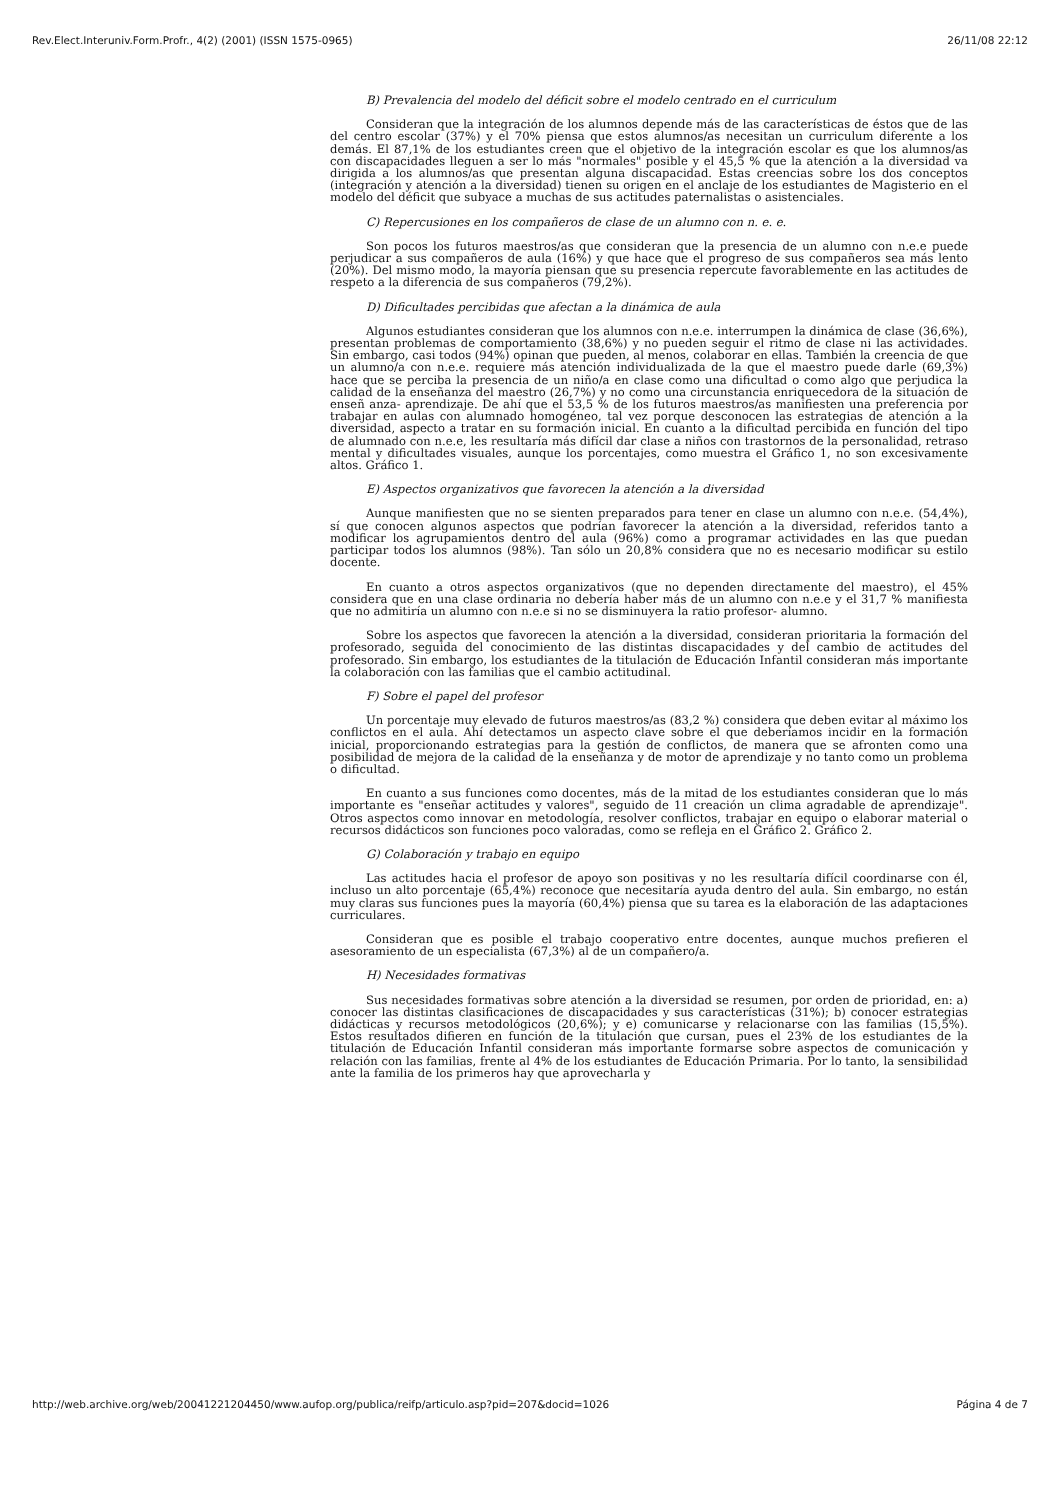Rev.Elect.Interuniv.Form.Profr., 4(2) (2001) (ISSN 1575-0965) 26/11/08 22:12
B) Prevalencia del modelo del déficit sobre el modelo centrado en el curriculum
Consideran que la integración de los alumnos depende más de las características de éstos que de las del centro escolar (37%) y el 70% piensa que estos alumnos/as necesitan un curriculum diferente a los demás. El 87,1% de los estudiantes creen que el objetivo de la integración escolar es que los alumnos/as con discapacidades lleguen a ser lo más "normales" posible y el 45,5 % que la atención a la diversidad va dirigida a los alumnos/as que presentan alguna discapacidad. Estas creencias sobre los dos conceptos (integración y atención a la diversidad) tienen su origen en el anclaje de los estudiantes de Magisterio en el modelo del déficit que subyace a muchas de sus actitudes paternalistas o asistenciales.
C) Repercusiones en los compañeros de clase de un alumno con n. e. e.
Son pocos los futuros maestros/as que consideran que la presencia de un alumno con n.e.e puede perjudicar a sus compañeros de aula (16%) y que hace que el progreso de sus compañeros sea más lento (20%). Del mismo modo, la mayoría piensan que su presencia repercute favorablemente en las actitudes de respeto a la diferencia de sus compañeros (79,2%).
D) Dificultades percibidas que afectan a la dinámica de aula
Algunos estudiantes consideran que los alumnos con n.e.e. interrumpen la dinámica de clase (36,6%), presentan problemas de comportamiento (38,6%) y no pueden seguir el ritmo de clase ni las actividades. Sin embargo, casi todos (94%) opinan que pueden, al menos, colaborar en ellas. También la creencia de que un alumno/a con n.e.e. requiere más atención individualizada de la que el maestro puede darle (69,3%) hace que se perciba la presencia de un niño/a en clase como una dificultad o como algo que perjudica la calidad de la enseñanza del maestro (26,7%) y no como una circunstancia enriquecedora de la situación de enseñ anza- aprendizaje. De ahí que el 53,5 % de los futuros maestros/as manifiesten una preferencia por trabajar en aulas con alumnado homogéneo, tal vez porque desconocen las estrategias de atención a la diversidad, aspecto a tratar en su formación inicial. En cuanto a la dificultad percibida en función del tipo de alumnado con n.e.e, les resultaría más difícil dar clase a niños con trastornos de la personalidad, retraso mental y dificultades visuales, aunque los porcentajes, como muestra el Gráfico 1, no son excesivamente altos. Gráfico 1.
E) Aspectos organizativos que favorecen la atención a la diversidad
Aunque manifiesten que no se sienten preparados para tener en clase un alumno con n.e.e. (54,4%), sí que conocen algunos aspectos que podrían favorecer la atención a la diversidad, referidos tanto a modificar los agrupamientos dentro del aula (96%) como a programar actividades en las que puedan participar todos los alumnos (98%). Tan sólo un 20,8% considera que no es necesario modificar su estilo docente.
En cuanto a otros aspectos organizativos (que no dependen directamente del maestro), el 45% considera que en una clase ordinaria no debería haber más de un alumno con n.e.e y el 31,7 % manifiesta que no admitiría un alumno con n.e.e si no se disminuyera la ratio profesor- alumno.
Sobre los aspectos que favorecen la atención a la diversidad, consideran prioritaria la formación del profesorado, seguida del conocimiento de las distintas discapacidades y del cambio de actitudes del profesorado. Sin embargo, los estudiantes de la titulación de Educación Infantil consideran más importante la colaboración con las familias que el cambio actitudinal.
F) Sobre el papel del profesor
Un porcentaje muy elevado de futuros maestros/as (83,2 %) considera que deben evitar al máximo los conflictos en el aula. Ahí detectamos un aspecto clave sobre el que deberíamos incidir en la formación inicial, proporcionando estrategias para la gestión de conflictos, de manera que se afronten como una posibilidad de mejora de la calidad de la enseñanza y de motor de aprendizaje y no tanto como un problema o dificultad.
En cuanto a sus funciones como docentes, más de la mitad de los estudiantes consideran que lo más importante es "enseñar actitudes y valores", seguido de 11 creación un clima agradable de aprendizaje". Otros aspectos como innovar en metodología, resolver conflictos, trabajar en equipo o elaborar material o recursos didácticos son funciones poco valoradas, como se refleja en el Gráfico 2. Gráfico 2.
G) Colaboración y trabajo en equipo
Las actitudes hacia el profesor de apoyo son positivas y no les resultaría difícil coordinarse con él, incluso un alto porcentaje (65,4%) reconoce que necesitaría ayuda dentro del aula. Sin embargo, no están muy claras sus funciones pues la mayoría (60,4%) piensa que su tarea es la elaboración de las adaptaciones curriculares.
Consideran que es posible el trabajo cooperativo entre docentes, aunque muchos prefieren el asesoramiento de un especialista (67,3%) al de un compañero/a.
H) Necesidades formativas
Sus necesidades formativas sobre atención a la diversidad se resumen, por orden de prioridad, en: a) conocer las distintas clasificaciones de discapacidades y sus características (31%); b) conocer estrategias didácticas y recursos metodológicos (20,6%); y e) comunicarse y relacionarse con las familias (15,5%). Estos resultados difieren en función de la titulación que cursan, pues el 23% de los estudiantes de la titulación de Educación Infantil consideran más importante formarse sobre aspectos de comunicación y relación con las familias, frente al 4% de los estudiantes de Educación Primaria. Por lo tanto, la sensibilidad ante la familia de los primeros hay que aprovecharla y
http://web.archive.org/web/20041221204450/www.aufop.org/publica/reifp/articulo.asp?pid=207&docid=1026 Página 4 de 7